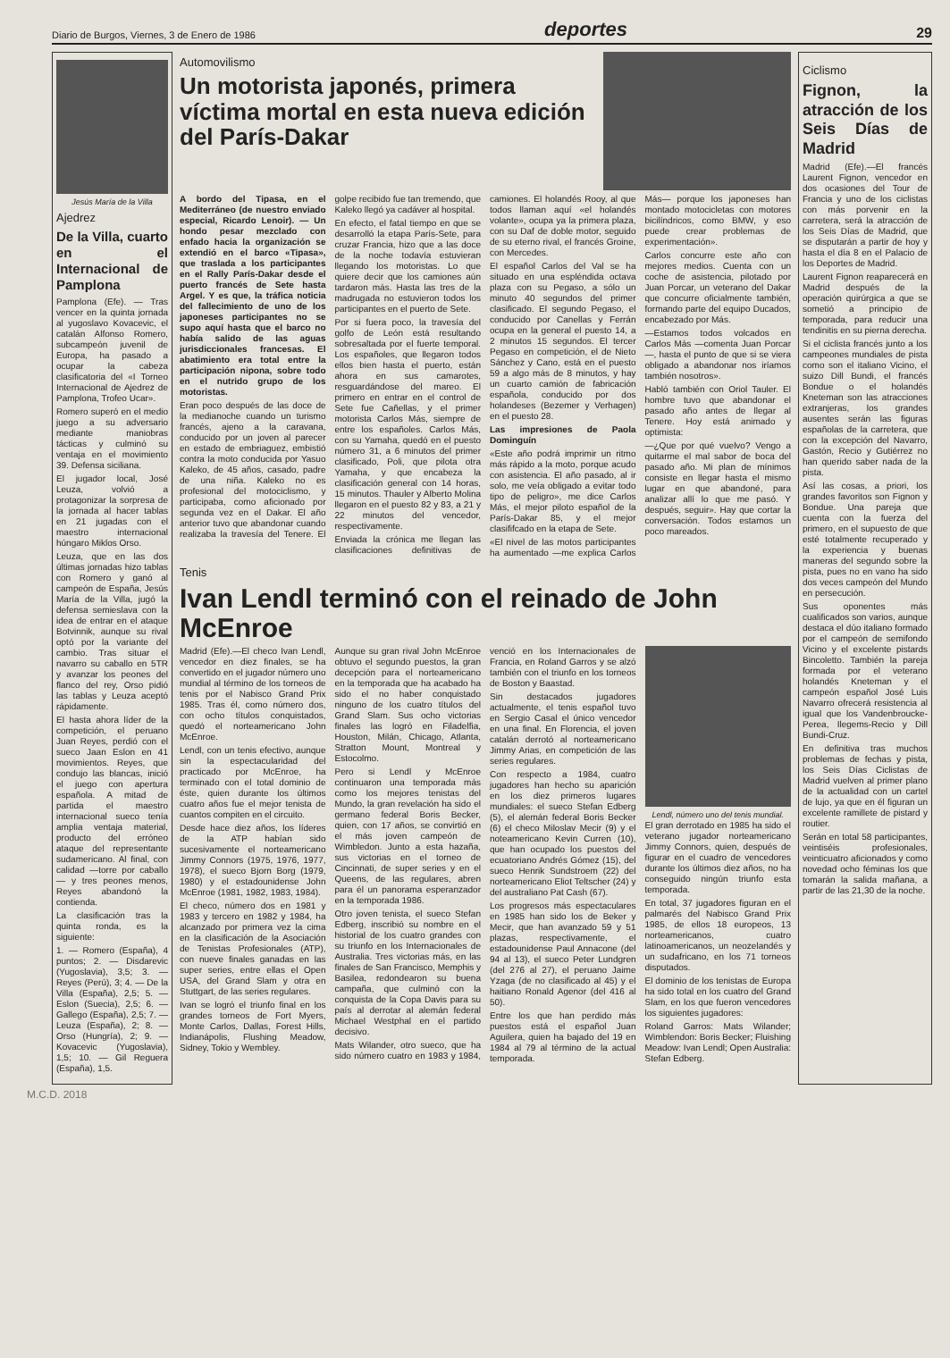Diario de Burgos, Viernes, 3 de Enero de 1986 deportes 29
Jesús María de la Villa
Ajedrez
De la Villa, cuarto en el Internacional de Pamplona
Pamplona (Efe). — Tras vencer en la quinta jornada al yugoslavo Kovacevic, el catalán Alfonso Romero, subcampeón juvenil de Europa, ha pasado a ocupar la cabeza clasificatoria del «I Torneo Internacional de Ajedrez de Pamplona, Trofeo Ucar».
Romero superó en el medio juego a su adversario mediante maniobras tácticas y culminó su ventaja en el movimiento 39. Defensa siciliana.
El jugador local, José Leuza, volvió a protagonizar la sorpresa de la jornada al hacer tablas en 21 jugadas con el maestro internacional húngaro Miklos Orso.
Leuza, que en las dos últimas jornadas hizo tablas con Romero y ganó al campeón de España, Jesús María de la Villa, jugó la defensa semieslava con la idea de entrar en el ataque Botvinnik, aunque su rival optó por la variante del cambio. Tras situar el navarro su caballo en 5TR y avanzar los peones del flanco del rey, Orso pidió las tablas y Leuza aceptó rápidamente.
El hasta ahora líder de la competición, el peruano Juan Reyes, perdió con el sueco Jaan Eslon en 41 movimientos. Reyes, que condujo las blancas, inició el juego con apertura española. A mitad de partida el maestro internacional sueco tenía amplia ventaja material, producto del erróneo ataque del representante sudamericano. Al final, con calidad —torre por caballo— y tres peones menos, Reyes abandonó la contienda.
La clasificación tras la quinta ronda, es la siguiente:
1. — Romero (España), 4 puntos; 2. — Disdarevic (Yugoslavia), 3,5; 3. — Reyes (Perú), 3; 4. — De la Villa (España), 2,5; 5. — Eslon (Suecia), 2,5; 6. — Gallego (España), 2,5; 7. — Leuza (España), 2; 8. — Orso (Hungría), 2; 9. — Kovacevic (Yugoslavia), 1,5; 10. — Gil Reguera (España), 1,5.
Automovilismo
Un motorista japonés, primera víctima mortal en esta nueva edición del París-Dakar
A bordo del Tipasa, en el Mediterráneo (de nuestro enviado especial, Ricardo Lenoir). — Un hondo pesar mezclado con enfado hacia la organización se extendió en el barco «Tipasa», que traslada a los participantes en el Rally París-Dakar desde el puerto francés de Sete hasta Argel. Y es que, la tráfica noticia del fallecimiento de uno de los japoneses participantes no se supo aquí hasta que el barco no había salido de las aguas jurisdiccionales francesas. El abatimiento era total entre la participación nipona, sobre todo en el nutrido grupo de los motoristas.
Eran poco después de las doce de la medianoche cuando un turismo francés, ajeno a la caravana, conducido por un joven al parecer en estado de embriaguez, embistió contra la moto conducida por Yasuo Kaleko, de 45 años, casado, padre de una niña. Kaleko no es profesional del motociclismo, y participaba, como aficionado por segunda vez en el Dakar. El año anterior tuvo que abandonar cuando realizaba la travesía del Tenere. El golpe recibido fue tan tremendo, que Kaleko llegó ya cadáver al hospital.
En efecto, el fatal tiempo en que se desarrolló la etapa París-Sete, para cruzar Francia, hizo que a las doce de la noche todavía estuvieran llegando los motoristas. Lo que quiere decir que los camiones aún tardaron más. Hasta las tres de la madrugada no estuvieron todos los participantes en el puerto de Sete.
Por si fuera poco, la travesía del golfo de León está resultando sobresaltada por el fuerte temporal. Los españoles, que llegaron todos ellos bien hasta el puerto, están ahora en sus camarotes, resguardándose del mareo. El primero en entrar en el control de Sete fue Cañellas, y el primer motorista Carlos Más, siempre de entre los españoles. Carlos Más, con su Yamaha, quedó en el puesto número 31, a 6 minutos del primer clasificado, Poli, que pilota otra Yamaha, y que encabeza la clasificación general con 14 horas, 15 minutos. Thauler y Alberto Molina llegaron en el puesto 82 y 83, a 21 y 22 minutos del vencedor, respectivamente.
Enviada la crónica me llegan las clasificaciones definitivas de camiones. El holandés Rooy, al que todos llaman aquí «el holandés volante», ocupa ya la primera plaza, con su Daf de doble motor, seguido de su eterno rival, el francés Groine, con Mercedes.
El español Carlos del Val se ha situado en una espléndida octava plaza con su Pegaso, a sólo un minuto 40 segundos del primer clasificado. El segundo Pegaso, el conducido por Canellas y Ferrán ocupa en la general el puesto 14, a 2 minutos 15 segundos. El tercer Pegaso en competición, el de Nieto Sánchez y Cano, está en el puesto 59 a algo más de 8 minutos, y hay un cuarto camión de fabricación española, conducido por dos holandeses (Bezemer y Verhagen) en el puesto 28.
Las impresiones de Paola Dominguín
«Este año podrá imprimir un ritmo más rápido a la moto, porque acudo con asistencia. El año pasado, al ir solo, me veía obligado a evitar todo tipo de peligro», me dice Carlos Más, el mejor piloto español de la París-Dakar 85, y el mejor clasififcado en la etapa de Sete.
«El nivel de las motos participantes ha aumentado —me explica Carlos Más— porque los japoneses han montado motocicletas con motores bicilíndricos, como BMW, y eso puede crear problemas de experimentación».
Carlos concurre este año con mejores medios. Cuenta con un coche de asistencia, pilotado por Juan Porcar, un veterano del Dakar que concurre oficialmente también, formando parte del equipo Ducados, encabezado por Más.
—Estamos todos volcados en Carlos Más —comenta Juan Porcar—, hasta el punto de que si se viera obligado a abandonar nos iríamos también nosotros».
Habló también con Oriol Tauler. El hombre tuvo que abandonar el pasado año antes de llegar al Tenere. Hoy está animado y optimista:
—¿Que por qué vuelvo? Vengo a quitarme el mal sabor de boca del pasado año. Mi plan de mínimos consiste en llegar hasta el mismo lugar en que abandoné, para analizar allí lo que me pasó. Y después, seguir». Hay que cortar la conversación. Todos estamos un poco mareados.
Tenis
Ivan Lendl terminó con el reinado de John McEnroe
Madrid (Efe).—El checo Ivan Lendl, vencedor en diez finales, se ha convertido en el jugador número uno mundial al término de los torneos de tenis por el Nabisco Grand Prix 1985. Tras él, como número dos, con ocho títulos conquistados, quedó el norteamericano John McEnroe.
Lendl, con un tenis efectivo, aunque sin la espectacularidad del practicado por McEnroe, ha terminado con el total dominio de éste, quien durante los últimos cuatro años fue el mejor tenista de cuantos compiten en el circuito.
Desde hace diez años, los líderes de la ATP habían sido sucesivamente el norteamericano Jimmy Connors (1975, 1976, 1977, 1978), el sueco Bjorn Borg (1979, 1980) y el estadounidense John McEnroe (1981, 1982, 1983, 1984).
El checo, número dos en 1981 y 1983 y tercero en 1982 y 1984, ha alcanzado por primera vez la cima en la clasificación de la Asociación de Tenistas Profesionales (ATP), con nueve finales ganadas en las super series, entre ellas el Open USA, del Grand Slam y otra en Stuttgart, de las series regulares.
Ivan se logró el triunfo final en los grandes torneos de Fort Myers, Monte Carlos, Dallas, Forest Hills, Indianápolis, Flushing Meadow, Sidney, Tokio y Wembley.
Aunque su gran rival John McEnroe obtuvo el segundo puestos, la gran decepción para el norteamericano en la temporada que ha acabado ha sido el no haber conquistado ninguno de los cuatro títulos del Grand Slam. Sus ocho victorias finales las logró en Filadelfia, Houston, Milán, Chicago, Atlanta, Stratton Mount, Montreal y Estocolmo.
Pero si Lendl y McEnroe continuaron una temporada más como los mejores tenistas del Mundo, la gran revelación ha sido el germano federal Boris Becker, quien, con 17 años, se convirtió en el más joven campeón de Wimbledon. Junto a esta hazaña, sus victorias en el torneo de Cincinnati, de super series y en el Queens, de las regulares, abren para él un panorama esperanzador en la temporada 1986.
Otro joven tenista, el sueco Stefan Edberg, inscribió su nombre en el historial de los cuatro grandes con su triunfo en los Internacionales de Australia. Tres victorias más, en las finales de San Francisco, Memphis y Basilea, redondearon su buena campaña, que culminó con la conquista de la Copa Davis para su país al derrotar al alemán federal Michael Westphal en el partido decisivo.
Mats Wilander, otro sueco, que ha sido número cuatro en 1983 y 1984, venció en los Internacionales de Francia, en Roland Garros y se alzó también con el triunfo en los torneos de Boston y Baastad.
Sin destacados jugadores actualmente, el tenis español tuvo en Sergio Casal el único vencedor en una final. En Florencia, el joven catalán derrotó al norteamericano Jimmy Arias, en competición de las series regulares.
Con respecto a 1984, cuatro jugadores han hecho su aparición en los diez primeros lugares mundiales: el sueco Stefan Edberg (5), el alemán federal Boris Becker (6) el checo Miloslav Mecir (9) y el noteamericano Kevin Curren (10), que han ocupado los puestos del ecuatoriano Andrés Gómez (15), del sueco Henrik Sundstroem (22) del norteamericano Eliot Teltscher (24) y del australiano Pat Cash (67).
Los progresos más espectaculares en 1985 han sido los de Beker y Mecir, que han avanzado 59 y 51 plazas, respectivamente, el estadounidense Paul Annacone (del 94 al 13), el sueco Peter Lundgren (del 276 al 27), el peruano Jaime Yzaga (de no clasificado al 45) y el haitiano Ronald Agenor (del 416 al 50).
Entre los que han perdido más puestos está el español Juan Aguilera, quien ha bajado del 19 en 1984 al 79 al término de la actual temporada.
Lendl, número uno del tenis mundial.
El gran derrotado en 1985 ha sido el veterano jugador norteamericano Jimmy Connors, quien, después de figurar en el cuadro de vencedores durante los últimos diez años, no ha conseguido ningún triunfo esta temporada.
En total, 37 jugadores figuran en el palmarés del Nabisco Grand Prix 1985, de ellos 18 europeos, 13 norteamericanos, cuatro latinoamericanos, un neozelandés y un sudafricano, en los 71 torneos disputados.
El dominio de los tenistas de Europa ha sido total en los cuatro del Grand Slam, en los que fueron vencedores los siguientes jugadores:
Roland Garros: Mats Wilander; Wimblendon: Boris Becker; Fluishing Meadow: Ivan Lendl; Open Australia: Stefan Edberg.
Ciclismo
Fignon, la atracción de los Seis Días de Madrid
Madrid (Efe).—El francés Laurent Fignon, vencedor en dos ocasiones del Tour de Francia y uno de los ciclistas con más porvenir en la carretera, será la atracción de los Seis Días de Madrid, que se disputarán a partir de hoy y hasta el día 8 en el Palacio de los Deportes de Madrid.
Laurent Fignon reaparecerá en Madrid después de la operación quirúrgica a que se sometió a principio de temporada, para reducir una tendinitis en su pierna derecha.
Si el ciclista francés junto a los campeones mundiales de pista como son el italiano Vicino, el suizo Dill Bundi, el francés Bondue o el holandés Kneteman son las atracciones extranjeras, los grandes ausentes serán las figuras españolas de la carretera, que con la excepción del Navarro, Gastón, Recio y Gutiérrez no han querido saber nada de la pista.
Así las cosas, a priori, los grandes favoritos son Fignon y Bondue. Una pareja que cuenta con la fuerza del primero, en el supuesto de que esté totalmente recuperado y la experiencia y buenas maneras del segundo sobre la pista, pues no en vano ha sido dos veces campeón del Mundo en persecución.
Sus oponentes más cualificados son varios, aunque destaca el dúo italiano formado por el campeón de semifondo Vicino y el excelente pistards Bincoletto. También la pareja formada por el veterano holandés Kneteman y el campeón español José Luis Navarro ofrecerá resistencia al igual que los Vandenbroucke-Perea, Ilegems-Recio y Dill Bundi-Cruz.
En definitiva tras muchos problemas de fechas y pista, los Seis Días Ciclistas de Madrid vuelven al primer plano de la actualidad con un cartel de lujo, ya que en él figuran un excelente ramillete de pistard y routier.
Serán en total 58 participantes, veintiséis profesionales, veinticuatro aficionados y como novedad ocho féminas los que tomarán la salida mañana, a partir de las 21,30 de la noche.
M.C.D. 2018